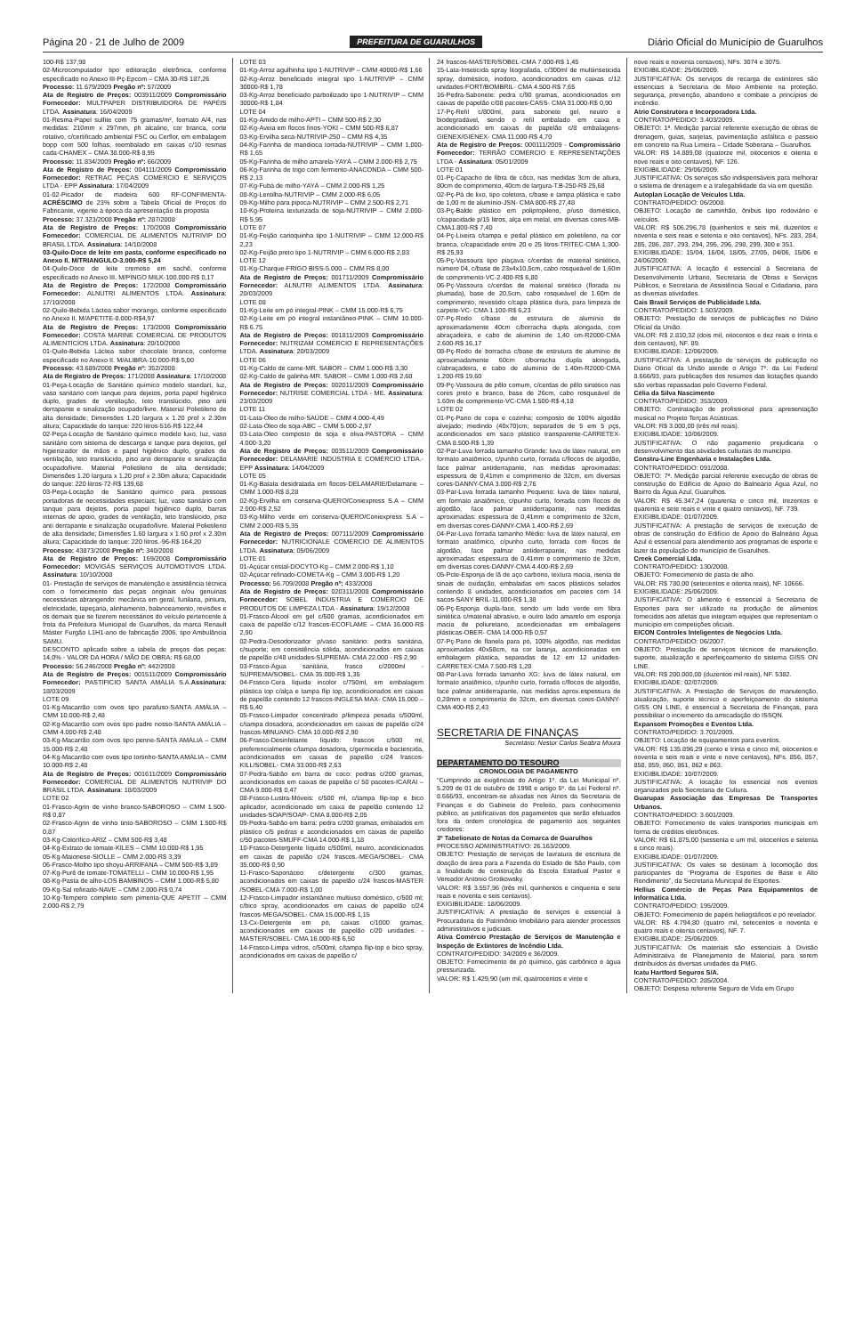Página 20 - 21 de Julho de 2009 PREFEITURA DE GUARULHOS Diário Oficial do Município de Guarulhos
100-R$ 137,98
02-Microcomputador tipo editoração eletrônica, conforme especificado no Anexo III-Pç-Epcom – CMA 30-R$ 187,26
Processo: 11.679/2009 Pregão nº: 57/2009
Ata de Registro de Preços: 003911/2009 Compromissário Fornecedor: MULTPAPER DISTRIBUIDORA DE PAPÉIS LTDA. Assinatura: 16/04/2009
01-Resma-Papel sulfite com 75 gramas/m², formato A/4, nas medidas: 210mm x 297mm, ph alcalino, cor branca, corte rotativo, c/certificado ambiental FSC ou Cerflor, em embalagem bopp com 500 folhas, reembalado em caixas c/10 resmas cada-CHAMEX – CMA 38.000-R$ 8,95
Processo: 11.834/2009 Pregão nº: 66/2009
Ata de Registro de Preços: 004111/2009 Compromissário Fornecedor: RETRAC PEÇAS COMÉRCIO E SERVIÇOS LTDA - EPP Assinatura: 17/04/2009
01-02-Picador de madeira 600 RF-CONFIMENTA-ACRÉSCIMO de 23% sobre a Tabela Oficial de Preços do Fabricante, vigente à época da apresentação da proposta
Processo: 37.323/2008 Pregão nº: 287/2008
Ata de Registro de Preços: 170/2008 Compromissário Fornecedor: COMERCIAL DE ALIMENTOS NUTRIVIP DO BRASIL LTDA. Assinatura: 14/10/2008
03-Quilo-Doce de leite em pasta, conforme especificado no Anexo II. M/TRIANGULO-3.000-R$ 5,24
04-Quilo-Doce de leite cremoso em sachê, conforme especificado no Anexo III. M/PINGO MILK-100.000-R$ 0,17
Ata de Registro de Preços: 172/2008 Compromissário Fornecedor: ALNUTRI ALIMENTOS LTDA. Assinatura: 17/10/2008
02-Quilo-Bebida Láctea sabor morango, conforme especificado no Anexo II. M/APETITE-8.000-R$4,97
Ata de Registro de Preços: 173/2008 Compromissário Fornecedor: COSTA MARINE COMERCIAL DE PRODUTOS ALIMENTÍCIOS LTDA. Assinatura: 20/10/2008
01-Quilo-Bebida Láctea sabor chocolate branco, conforme especificado no Anexo II. M/ALIBRA-10.000-R$ 5,00
Processo: 43.689/2008 Pregão nº: 352/2008
Ata de Registro de Preços: 171/2008 Assinatura: 17/10/2008
01-Peça-Locação de Sanitário químico modelo standart, luz, vaso sanitário com tanque para dejetos, porta papel higiênico duplo, grades de ventilação, teto translúcido, piso anti derrapante e sinalização ocupado/livre. Material Polietileno de alta densidade; Dimensões 1.20 largura x 1.20 prof x 2.30m altura; Capacidade do tanque: 220 litros-516-R$ 122,44
02-Peça-Locação de Sanitário químico modelo luxo, luz, vaso sanitário com sistema de descarga e tanque para dejetos, gel higienizador de mãos e papel higiênico duplo, grades de ventilação, teto translúcido, piso anti derrapante e sinalização ocupado/livre. Material Polietileno de alta densidade; Dimensões 1.20 largura x 1.20 prof x 2.30m altura; Capacidade do tanque: 220 litros-72-R$ 139,68
03-Peça-Locação de Sanitário químico para pessoas portadoras de necessidades especiais; luz, vaso sanitário com tanque para dejetos, porta papel higiênico duplo, barras internas de apoio, grades de ventilação, teto translúcido, piso anti derrapante e sinalização ocupado/livre. Material Polietileno de alta densidade; Dimensões 1.60 largura x 1.60 prof x 2.30m altura; Capacidade do tanque: 220 litros.-96-R$ 164,20
Processo: 43873/2008 Pregão nº: 340/2008
Ata de Registro de Preços: 169/2008 Compromissário Fornecedor: MOVIGÁS SERVIÇOS AUTOMOTIVOS LTDA. Assinatura: 10/10/2008
01- Prestação de serviços de manutenção e assistência técnica com o fornecimento das peças originais e/ou genuínas necessárias abrangendo: mecânica em geral, funilaria, pintura, eletricidade, tapeçaria, alinhamento, balanceamento, revisões e os demais que se fizerem necessários do veículo pertencente à frota da Prefeitura Municipal de Guarulhos, da marca Renault Máster Furgão L1H1-ano de fabricação 2006, tipo Ambulância SAMU.
DESCONTO aplicado sobre a tabela de preços das peças: 14,0% - VALOR DA HORA / MÃO DE OBRA: R$ 68,00
Processo: 56.246/2008 Pregão nº: 442/2008
Ata de Registro de Preços: 001511/2009 Compromissário Fornecedor: PASTIFICIO SANTA AMÁLIA S.A.Assinatura: 18/03/2009
LOTE 09
01-Kg-Macarrão com ovos tipo parafuso-SANTA AMÁLIA – CMM 10.000-R$ 2,48
02-Kg-Macarrão com ovos tipo padre nosso-SANTA AMÁLIA – CMM 4.000-R$ 2,48
03-Kg-Macarrão com ovos tipo penne-SANTA AMÁLIA – CMM 15.000-R$ 2,48
04-Kg-Macarrão com ovos tipo tortinho-SANTA AMÁLIA – CMM 10.000-R$ 2,48
Ata de Registro de Preços: 001611/2009 Compromissário Fornecedor: COMERCIAL DE ALIMENTOS NUTRIVIP DO BRASIL LTDA. Assinatura: 18/03/2009
LOTE 02
01-Frasco-Agrin de vinho branco-SABOROSO – CMM 1.500-R$ 0,87
02-Frasco-Agrin de vinho tinto-SABOROSO – CMM 1.500-R$ 0,87
03-Kg-Colorífico-ARIZ – CMM 500-R$ 3,48
04-Kg-Extrato de tomate-KILES – CMM 10.000-R$ 1,95
05-Kg-Maionese-SIOLLE – CMM 2.000-R$ 3,39
06-Frasco-Molho tipo shoyu-ARRIFANA – CMM 500-R$ 3,89
07-Kg-Purê de tomate-TOMATELLI – CMM 10.000-R$ 1,95
08-Kg-Pasta de alho-LOS BAMBINOS – CMM 1.000-R$ 5,80
09-Kg-Sal refinado-NAVE – CMM 2.000-R$ 0,74
10-Kg-Tempero completo sem pimenta-QUE APETIT – CMM 2.000-R$ 2,79
LOTE 03
01-Kg-Arroz agulhinha tipo 1-NUTRIVIP – CMM 40000-R$ 1,66
02-Kg-Arroz beneficiado integral tipo 1-NUTRIVIP – CMM 30000-R$ 1,78
03-Kg-Arroz beneficiado parboilizado tipo 1-NUTRIVIP – CMM 30000-R$ 1,84
LOTE 04
01-Kg-Amido de milho-APTI – CMM 500-R$ 2,30
02-Kg-Aveia em flocos finos-YOKI – CMM 500-R$ 6,87
03-Kg-Ervilha seca-NUTRIVIP-250 – CMM R$ 4,35
04-Kg-Farinha de mandioca torrada-NUTRIVIP – CMM 1.000-R$ 1,65
05-Kg-Farinha de milho amarela-YAYÁ – CMM 2.000-R$ 2,75
06-Kg-Farinha de trigo com fermento-ANACONDA – CMM 500-R$ 2,13
07-Kg-Fubá de milho-YAYÁ – CMM 2.000-R$ 1,25
08-Kg-Lentilha-NUTRIVIP – CMM 2.000-R$ 6,05
09-Kg-Milho para pipoca-NUTRIVIP – CMM 2.500-R$ 2,71
10-Kg-Proteína texturizada de soja-NUTRIVIP – CMM 2.000-R$ 5,95
LOTE 07
01-Kg-Feijão carioquinha tipo 1-NUTRIVIP – CMM 12.000-R$ 2,23
02-Kg-Feijão preto tipo 1-NUTRIVIP – CMM 6.000-R$ 2,83
LOTE 12
01-Kg-Charque-FRIGO BISS-5.000 – CMM R$ 8,00
Ata de Registro de Preços: 001711/2009 Compromissário Fornecedor: ALNUTRI ALIMENTOS LTDA. Assinatura: 20/03/2009
LOTE 08
01-Kg-Leite em pó integral-PINK – CMM 15.000-R$ 6,75
02-Kg-Leite em pó integral instantâneo-PINK – CMM 10.000-R$ 6.75
Ata de Registro de Preços: 001811/2009 Compromissário Fornecedor: NUTRIZAM COMÉRCIO E REPRESENTAÇÕES LTDA. Assinatura: 20/03/2009
LOTE 06
01-Kg-Caldo de carne-MR. SABOR – CMM 1.000-R$ 3,30
02-Kg-Caldo de galinha-MR. SABOR – CMM 1.000-R$ 2,68
Ata de Registro de Preços: 002011/2009 Compromissário Fornecedor: NUTRISE COMERCIAL LTDA - ME. Assinatura: 23/03/2009
LOTE 11
01-Lata-Óleo de milho-SAÚDE – CMM 4.000-4,49
02-Lata-Óleo de soja-ABC – CMM 5.000-2,97
03-Lata-Óleo composto de soja e oliva-PASTORA – CMM 4.000-3,20
Ata de Registro de Preços: 003511/2009 Compromissário Fornecedor: DELAMARIE INDÚSTRIA E COMÉRCIO LTDA.-EPP Assinatura: 14/04/2009
LOTE 05
01-Kg-Batata desidratada em flocos-DELAMARIE/Delamarie – CMM 1.000-R$ 8,28
02-Kg-Ervilha em conserva-QUERO/Coniexpress S.A – CMM 2.000-R$ 2,52
03-Kg-Milho verde em conserva-QUERO/Coniexpress S.A – CMM 2.000-R$ 5,35
Ata de Registro de Preços: 007111/2009 Compromissário Fornecedor: NUTRICIONALE COMÉRCIO DE ALIMENTOS LTDA. Assinatura: 05/06/2009
LOTE 01
01-Açúcar cristal-DOCYTO-Kg – CMM 2.000-R$ 1,10
02-Açúcar refinado-COMETA-Kg – CMM 3.000-R$ 1,20
Processo: 56.709/2008 Pregão nº: 433/2008
Ata de Registro de Preços: 020311/2008 Compromissário Fornecedor: SOBEL INDÚSTRIA E COMÉRCIO DE PRODUTOS DE LIMPEZA LTDA - Assinatura: 19/12/2008
01-Frasco-Álcool em gel c/500 gramas, acondicionados em caixa de papelão c/12 frascos-ECOFLAME – CMA 16.000-R$ 2,90
02-Pedra-Desodorizador p/vaso sanitário: pedra sanitária, c/suporte; em consistência sólida, acondicionados em caixas de papelão c/48 unidades-SUPREMA- CMA 22.000 - R$ 2,90
03-Frasco-Água sanitária, frasco c/2000ml - SUPREMA/SOBEL- CMA 35.000-R$ 1,35
04-Frasco-Cera líquida incolor c/750ml, em embalagem plástica top c/alça e tampa flip top, acondicionados em caixas de papelão contendo 12 frascos-INGLESA MAX- CMA 15.000 – R$ 5,40
05-Frasco-Limpador concentrado p/limpeza pesada c/500ml, c/tampa dosadora, acondicionados em caixas de papelão c/24 frascos-MINUANO- CMA 10.000-R$ 2,90
06-Frasco-Desinfetante líquido: frascos c/500 ml, preferencialmente c/tampa dosadora, c/germicida e bactericida, acondicionados em caixas de papelão c/24 frascos-KILL/SOBEL- CMA 33.000-R$ 2,63
07-Pedra-Sabão em barra de coco: pedras c/200 gramas, acondicionados em caixas de papelão c/ 50 pacotes-ICARAI – CMA 9.000-R$ 0,47
08-Frasco-Lustra-Móveis: c/500 ml, c/tampa flip-top e bico aplicador, acondicionado em caixa de papelão contendo 12 unidades-SOAP/SOAP- CMA 8.000-R$ 2,05
09-Pedra-Sabão em barra: pedra c/200 gramas, embalados em plástico c/5 pedras e acondicionados em caixas de papelão c/50 pacotes-SMUFF-CMA 14.000-R$ 1,18
10-Frasco-Detergente líquido c/500ml, neutro, acondicionados em caixas de papelão c/24 frascos.-MEGA/SOBEL- CMA 35.000-R$ 0,90
11-Frasco-Saponáceo c/detergente c/300 gramas, acondicionados em caixas de papelão c/24 frascos-MASTER /SOBEL-CMA 7.000-R$ 1,00
12-Frasco-Limpador instantâneo multiuso doméstico, c/500 ml; c/bico spray, acondicionados em caixas de papelão c/24 frascos-MEGA/SOBEL- CMA 15.000-R$ 1,15
13-Cx-Detergente em pó, caixas c/1000 gramas, acondicionados em caixas de papelão c/20 unidades. -MASTER/SOBEL- CMA 16.000-R$ 6,50
14-Frasco-Limpa vidros, c/500ml, c/tampa flip-top e bico spray, acondicionados em caixas de papelão c/
24 frascos-MASTER/SOBEL-CMA 7.000-R$ 1,45
15-Lata-Inseticida spray litografada, c/300ml de multiinseticida spray, doméstico, inodoro, acondicionados em caixas c/12 unidades-FORT/BOMBRIL- CMA 4.500-R$ 7,65
16-Pedra-Sabonete: pedra c/90 gramas, acondicionados em caixas de papelão c/08 pacotes-CASS- CMA 31.000-R$ 0,90
17-Pç-Refil c/800ml, para sabonete gel, neutro e biodegradável, sendo o refil embalado em caixa e acondicionado em caixas de papelão c/8 embalagens-GIENEX/GIENEX- CMA 11.000-R$ 4,70
Ata de Registro de Preços: 000111/2009 - Compromissário Fornecedor: TERRÃO COMÉRCIO E REPRESENTAÇÕES LTDA - Assinatura: 05/01/2009
LOTE 01
01-Pç-Capacho de fibra de côco, nas medidas 3cm de altura, 80cm de comprimento, 40cm de largura-T.B-250-R$ 25,68
02-Pç-Pá de lixo, tipo coletora, c/base e tampa plástica e cabo de 1,00 m de alumínio-JSN- CMA 800-R$ 27,48
03-Pç-Balde plástico em polipropileno, p/uso doméstico, c/capacidade p/15 litros, alça em metal, em diversas cores-MB- CMA1.800-R$ 7,40
04-Pç-Lixeira c/tampa e pedal plástico em polietileno, na cor branca, c/capacidade entre 20 e 25 litros-TRITEC-CMA 1.300-R$ 25,93
05-Pç-Vassoura tipo piaçava c/cerdas de material sintético, número 04, c/base de 23x4x10,5cm, cabo rosqueável de 1,60m de comprimento-VC-2.400-R$ 6,80
06-Pç-Vassoura c/cerdas de material sintético (florada ou plumada), base de 20,5cm, cabo rosqueável de 1.60m de comprimento, revestido c/capa plástica dura, para limpeza de carpete-VC- CMA 1.100-R$ 6,23
07-Pç-Rodo c/base de estrutura de alumínio de aproximadamente 40cm c/borracha dupla alongada, com abraçadeira, e cabo de alumínio de 1,40 cm-R2000-CMA 2.600-R$ 16,17
08-Pç-Rodo de borracha c/base de estrutura de alumínio de aproximadamente 60cm c/borracha dupla alongada, c/abraçadeira, e cabo de alumínio de 1.40m-R2000-CMA 1.200-R$ 19,60
09-Pç-Vassoura de pêlo comum, c/cerdas de pêlo sintético nas cores preto e branco, base de 26cm, cabo rosqueável de 1.60m de comprimento-VC-CMA 1.500-R$ 4,18
LOTE 02
01-Pç-Pano de copa e cozinha; composto de 100% algodão alvejado; medindo (40x70)cm; separados de 5 em 5 pçs, acondicionados em saco plástico transparente-CARRETEX-CMA 8.500-R$ 1,39
02-Par-Luva forrada tamanho Grande: luva de látex natural, em formato anatômico, c/punho curto, forrada c/flocos de algodão, face palmar antiderrapante, nas medidas aproximadas: espessura de 0,41mm e comprimento de 32cm, em diversas cores-DANNY-CMA 3.000-R$ 2,76
03-Par-Luva forrada tamanho Pequeno: luva de látex natural, em formato anatômico, c/punho curto, forrada com flocos de algodão, face palmar antiderrapante, nas medidas aproximadas: espessura de 0,41mm e comprimento de 32cm, em diversas cores-DANNY-CMA 1.400-R$ 2,69
04-Par-Luva forrada tamanho Médio: luva de látex natural, em formato anatômico, c/punho curto, forrada com flocos de algodão, face palmar antiderrapante, nas medidas aproximadas: espessura de 0,41mm e comprimento de 32cm, em diversas cores-DANNY-CMA 4.400-R$ 2,69
05-Pcte-Esponja de lã de aço carbono, textura macia, isenta de sinais de oxidação, embaladas em sacos plásticos selados contendo 8 unidades, acondicionados em pacotes com 14 sacos-SANY BRIL-11.000-R$ 1,38
06-Pç-Esponja dupla-face, sendo um lado verde em fibra sintética c/material abrasivo, e outro lado amarelo em esponja macia de poliuretano, acondicionadas em embalagens plásticas-OBER- CMA 14.000-R$ 0,57
07-Pç-Pano de flanela para pó, 100% algodão, nas medidas aproximadas 40x58cm, na cor laranja, acondicionadas em embalagem plástica, separadas de 12 em 12 unidades-CARRETEX-CMA 7.500-R$ 1,28
08-Par-Luva forrada tamanho XG: luva de látex natural, em formato anatômico, c/punho curto, forrada c/flocos de algodão, face palmar antiderrapante, nas medidas aprox.espessura de 0,28mm e comprimento de 32cm, em diversas cores-DANNY-CMA 400-R$ 2,43
SECRETARIA DE FINANÇAS
Secretário: Nestor Carlos Seabra Moura
DEPARTAMENTO DO TESOURO
CRONOLOGIA DE PAGAMENTO
“Cumprindo as exigências do Artigo 1º. da Lei Municipal nº. 5.209 de 01 de outubro de 1998 e artigo 5º. da Lei Federal nº. 8.666/93, encontram-se afixadas nos Átrios da Secretaria de Finanças e do Gabinete do Prefeito, para conhecimento público, as justificativas dos pagamentos que serão efetuados fora da ordem cronológica de pagamento aos seguintes credores:
3º Tabelionato de Notas da Comarca de Guarulhos
PROCESSO ADMINISTRATIVO: 26.163/2009.
OBJETO: Prestação de serviços de lavratura de escritura de doação de área para a Fazenda do Estado de São Paulo, com a finalidade de construção da Escola Estadual Pastor e Vereador Antonio Grotkowsky.
VALOR: R$ 3.557,96 (três mil, quinhentos e cinquenta e sete reais e noventa e seis centavos).
EXIGIBILIDADE: 18/06/2009.
JUSTIFICATIVA: A prestação de serviços é essencial à Procuradoria do Patrimônio Imobiliário para atender processos administrativos e judiciais.
Ativa Comércio Prestação de Serviços de Manutenção e Inspeção de Extintores de Incêndio Ltda.
CONTRATO/PEDIDO: 34/2009 e 36/2009.
OBJETO: Fornecimento de pó químico, gás carbônico e água pressurizada.
VALOR: R$ 1.429,90 (um mil, quatrocentos e vinte e
nove reais e noventa centavos), NFs. 3074 e 3075.
EXIGIBILIDADE: 25/06/2009.
JUSTIFICATIVA: Os serviços de recarga de extintores são essenciais à Secretaria de Meio Ambiente na proteção, segurança, prevenção, abandono e combate a princípios de incêndio.
Atrio Construtora e Incorporadora Ltda.
CONTRATO/PEDIDO: 3.403/2009.
OBJETO: 1ª. Medição parcial referente execução de obras de drenagem, guias, sarjetas, pavimentação asfáltica e passeio em concreto na Rua Limeira – Cidade Soberana – Guarulhos.
VALOR: R$ 14.889,08 (quatorze mil, oitocentos e oitenta e nove reais e oito centavos), NF. 126.
EXIGIBILIDADE: 29/06/2009.
JUSTIFICATIVA: Os serviços são indispensáveis para melhorar o sistema de drenagem e a trafegabilidade da via em questão.
Autoplan Locação de Veículos Ltda.
CONTRATO/PEDIDO: 06/2008.
OBJETO: Locação de caminhão, ônibus tipo rodoviário e veículos.
VALOR: R$ 506.296,78 (quinhentos e seis mil, duzentos e noventa e seis reais e setenta e oito centavos), NFs. 283, 284, 285, 286, 287, 293, 294, 295, 296, 298, 299, 300 e 351.
EXIGIBILIDADE: 15/04, 16/04, 18/05, 27/05, 04/06, 15/06 e 24/06/2009.
JUSTIFICATIVA: A locação é essencial à Secretaria de Desenvolvimento Urbano, Secretaria de Obras e Serviços Públicos, e Secretaria de Assistência Social e Cidadania, para as diversas atividades.
Cais Brasil Serviços de Publicidade Ltda.
CONTRATO/PEDIDO: 1.503/2009.
OBJETO: Prestação de serviços de publicações no Diário Oficial da União.
VALOR: R$ 2.810,32 (dois mil, oitocentos e dez reais e trinta e dois centavos), NF. 89.
EXIGIBILIDADE: 12/06/2009.
JUSTIFICATIVA: A prestação de serviços de publicação no Diário Oficial da União atende o Artigo 7º. da Lei Federal 8.666/93, para publicações dos resumos das licitações quando são verbas repassadas pelo Governo Federal.
Célia da Silva Nascimento
CONTRATO/PEDIDO: 353/2009.
OBJETO: Contratação de profissional para apresentação musical no Projeto Terças Acústicas.
VALOR: R$ 3.000,00 (três mil reais).
EXIGIBILIDADE: 10/06/2009.
JUSTIFICATIVA: O não pagamento prejudicaria o desenvolvimento das atividades culturais do município.
Constru-Line Engenharia e Instalações Ltda.
CONTRATO/PEDIDO: 091/2008.
OBJETO: 7ª. Medição parcial referente execução de obras de construção do Edifício de Apoio do Balneário Água Azul, no Bairro da Água Azul, Guarulhos.
VALOR: R$ 45.347,24 (quarenta e cinco mil, trezentos e quarenta e sete reais e vinte e quatro centavos), NF. 739.
EXIGIBILIDADE: 01/07/2009.
JUSTIFICATIVA: A prestação de serviços de execução de obras de construção do Edifício de Apoio do Balneário Água Azul é essencial para atendimento aos programas de esporte e lazer da população do município de Guarulhos.
Creek Comercial Ltda.
CONTRATO/PEDIDO: 130/2008.
OBJETO: Fornecimento de pasta de alho.
VALOR: R$ 780,00 (setecentos e oitenta reais), NF. 10666.
EXIGIBILIDADE: 25/06/2009.
JUSTIFICATIVA: O alimento é essencial à Secretaria de Esportes para ser utilizado na produção de alimentos fornecidos aos atletas que integram equipes que representam o município em competições oficiais.
EICON Controles Inteligentes de Negócios Ltda.
CONTRATO/PEDIDO: 06/2007.
OBJETO: Prestação de serviços técnicos de manutenção, suporte, atualização e aperfeiçoamento do sistema GISS ON LINE.
VALOR: R$ 200.000,00 (duzentos mil reais), NF. 5382.
EXIGIBILIDADE: 02/07/2009.
JUSTIFICATIVA: A Prestação de Serviços de manutenção, atualização, suporte técnico e aperfeiçoamento do sistema GISS ON LINE, é essencial à Secretaria de Finanças, para possibilitar o incremento da arrecadação do ISSQN.
Expansom Promoções e Eventos Ltda.
CONTRATO/PEDIDO: 3.701/2009.
OBJETO: Locação de equipamentos para eventos.
VALOR: R$ 135.896,29 (cento e trinta e cinco mil, oitocentos e noventa e seis reais e vinte e nove centavos), NFs. 856, 857, 858, 859, 860, 861, 862 e 863.
EXIGIBILIDADE: 10/07/2009.
JUSTIFICATIVA: A locação foi essencial nos eventos organizados pela Secretaria de Cultura.
Guarupas Associação das Empresas De Transportes Urbanos.
CONTRATO/PEDIDO: 3.601/2009.
OBJETO: Fornecimento de vales transportes municipais em forma de créditos eletrônicos.
VALOR: R$ 61.875,00 (sessenta e um mil, oitocentos e setenta e cinco reais).
EXIGIBILIDADE: 01/07/2009.
JUSTIFICATIVA: Os vales se destinam à locomoção dos participantes do “Programa de Esportes de Base e Alto Rendimento”, da Secretaria Municipal de Esportes.
Hellius Comércio de Peças Para Equipamentos de Informática Ltda.
CONTRATO/PEDIDO: 195/2009.
OBJETO: Fornecimento de papéis heliográficos e pó revelador.
VALOR: R$ 4.794,80 (quatro mil, setecentos e noventa e quatro reais e oitenta centavos), NF. 7.
EXIGIBILIDADE: 25/06/2009.
JUSTIFICATIVA: Os materiais são essenciais à Divisão Administrativa de Planejamento de Material, para serem distribuídos às diversas unidades da PMG.
Icatu Hartford Seguros S/A.
CONTRATO/PEDIDO: 285/2004.
OBJETO: Despesa referente Seguro de Vida em Grupo